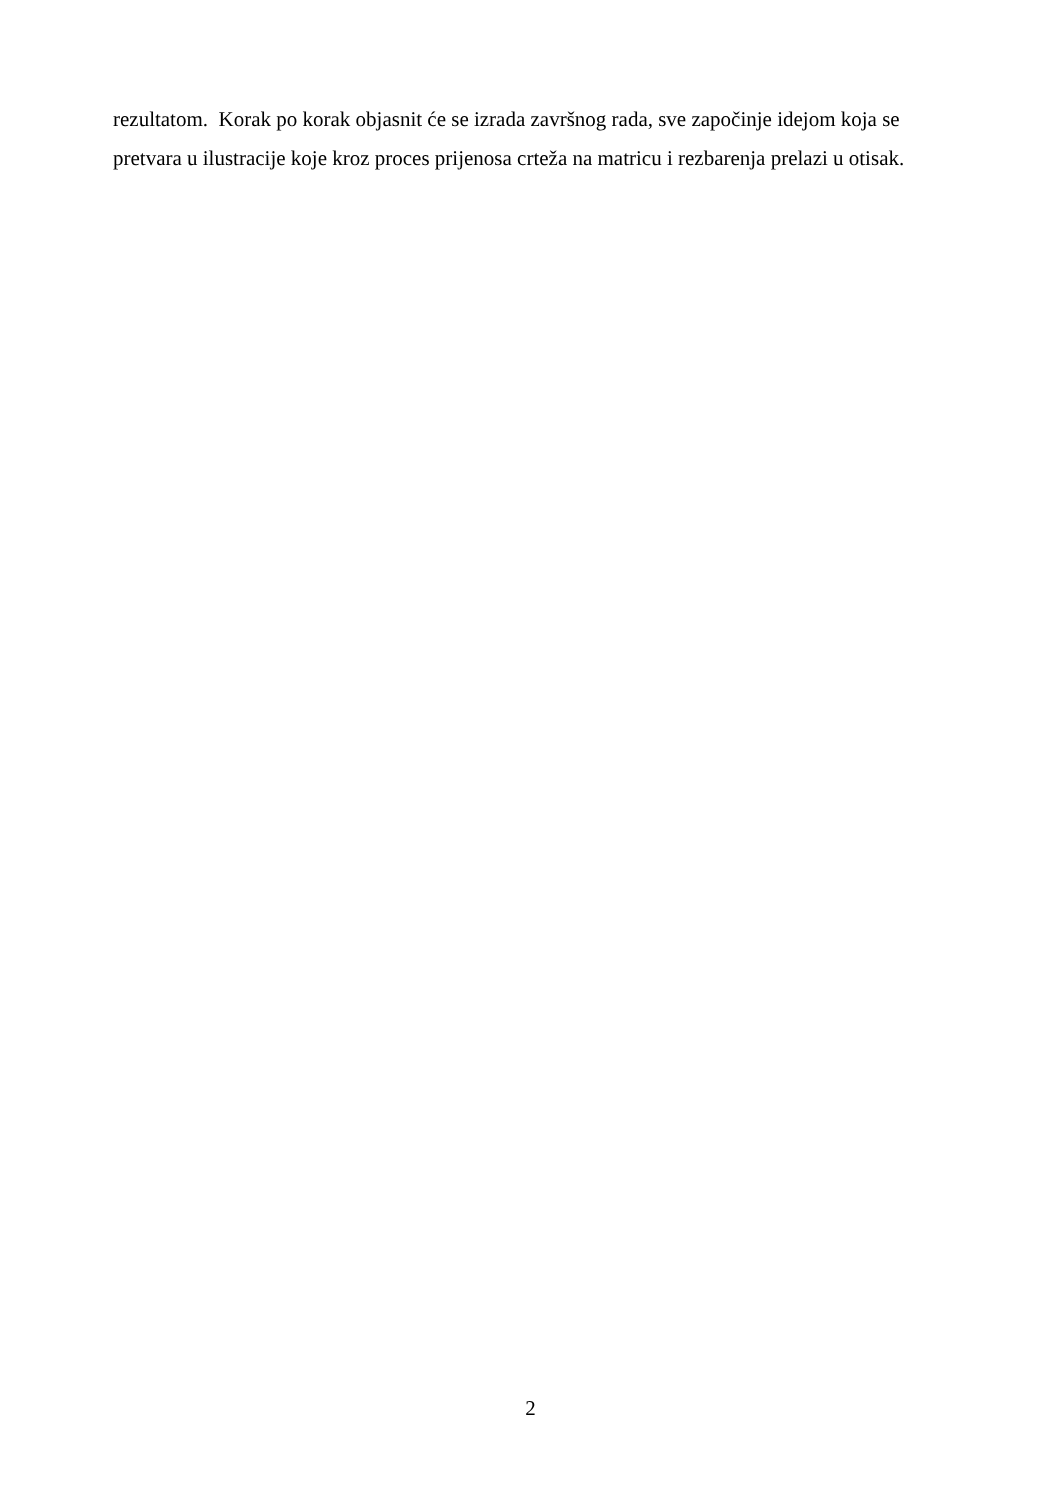rezultatom. Korak po korak objasnit će se izrada završnog rada, sve započinje idejom koja se
pretvara u ilustracije koje kroz proces prijenosa crteža na matricu i rezbarenja prelazi u otisak.
2